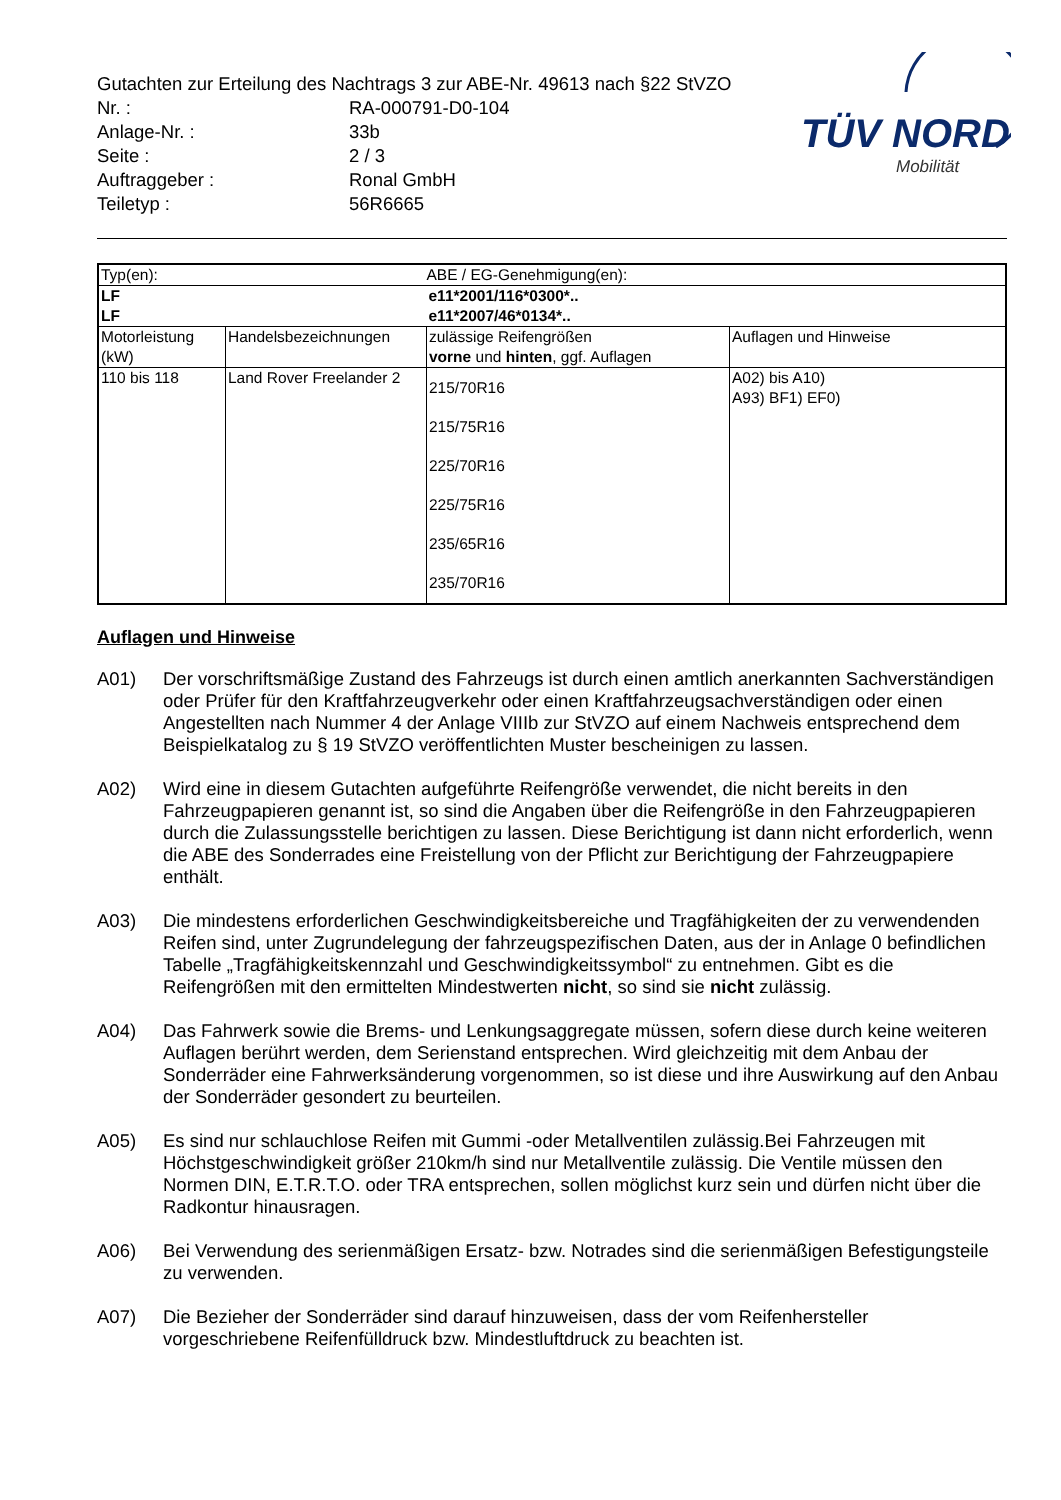TÜV NORD
Mobilität
Gutachten zur Erteilung des Nachtrags 3 zur ABE-Nr. 49613 nach §22 StVZO
| Nr. : | RA-000791-D0-104 |
| Anlage-Nr. : | 33b |
| Seite : | 2 / 3 |
| Auftraggeber : | Ronal GmbH |
| Teiletyp : | 56R6665 |
| Typ(en): | | ABE / EG-Genehmigung(en): | |
| LF | | e11*2001/116*0300*.. | |
| LF | | e11*2007/46*0134*.. | |
| Motorleistung (kW) | Handelsbezeichnungen | zulässige Reifengrößen vorne und hinten , ggf. Auflagen | Auflagen und Hinweise |
| 110 bis 118 | Land Rover Freelander 2 | 215/70R16 215/75R16 225/70R16 225/75R16 235/65R16 235/70R16 | A02) bis A10) A93) BF1) EF0) |
Auflagen und Hinweise
A01) Der vorschriftsmäßige Zustand des Fahrzeugs ist durch einen amtlich anerkannten Sachverständigen oder Prüfer für den Kraftfahrzeugverkehr oder einen Kraftfahrzeugsachverständigen oder einen Angestellten nach Nummer 4 der Anlage VIIIb zur StVZO auf einem Nachweis entsprechend dem Beispielkatalog zu § 19 StVZO veröffentlichten Muster bescheinigen zu lassen.
A02) Wird eine in diesem Gutachten aufgeführte Reifengröße verwendet, die nicht bereits in den Fahrzeugpapieren genannt ist, so sind die Angaben über die Reifengröße in den Fahrzeugpapieren durch die Zulassungsstelle berichtigen zu lassen. Diese Berichtigung ist dann nicht erforderlich, wenn die ABE des Sonderrades eine Freistellung von der Pflicht zur Berichtigung der Fahrzeugpapiere enthält.
A03) Die mindestens erforderlichen Geschwindigkeitsbereiche und Tragfähigkeiten der zu verwendenden Reifen sind, unter Zugrundelegung der fahrzeugspezifischen Daten, aus der in Anlage 0 befindlichen Tabelle „Tragfähigkeitskennzahl und Geschwindigkeitssymbol“ zu entnehmen. Gibt es die Reifengrößen mit den ermittelten Mindestwerten nicht, so sind sie nicht zulässig.
A04) Das Fahrwerk sowie die Brems- und Lenkungsaggregate müssen, sofern diese durch keine weiteren Auflagen berührt werden, dem Serienstand entsprechen. Wird gleichzeitig mit dem Anbau der Sonderräder eine Fahrwerksänderung vorgenommen, so ist diese und ihre Auswirkung auf den Anbau der Sonderräder gesondert zu beurteilen.
A05) Es sind nur schlauchlose Reifen mit Gummi -oder Metallventilen zulässig.Bei Fahrzeugen mit Höchstgeschwindigkeit größer 210km/h sind nur Metallventile zulässig. Die Ventile müssen den Normen DIN, E.T.R.T.O. oder TRA entsprechen, sollen möglichst kurz sein und dürfen nicht über die Radkontur hinausragen.
A06) Bei Verwendung des serienmäßigen Ersatz- bzw. Notrades sind die serienmäßigen Befestigungsteile zu verwenden.
A07) Die Bezieher der Sonderräder sind darauf hinzuweisen, dass der vom Reifenhersteller vorgeschriebene Reifenfülldruck bzw. Mindestluftdruck zu beachten ist.